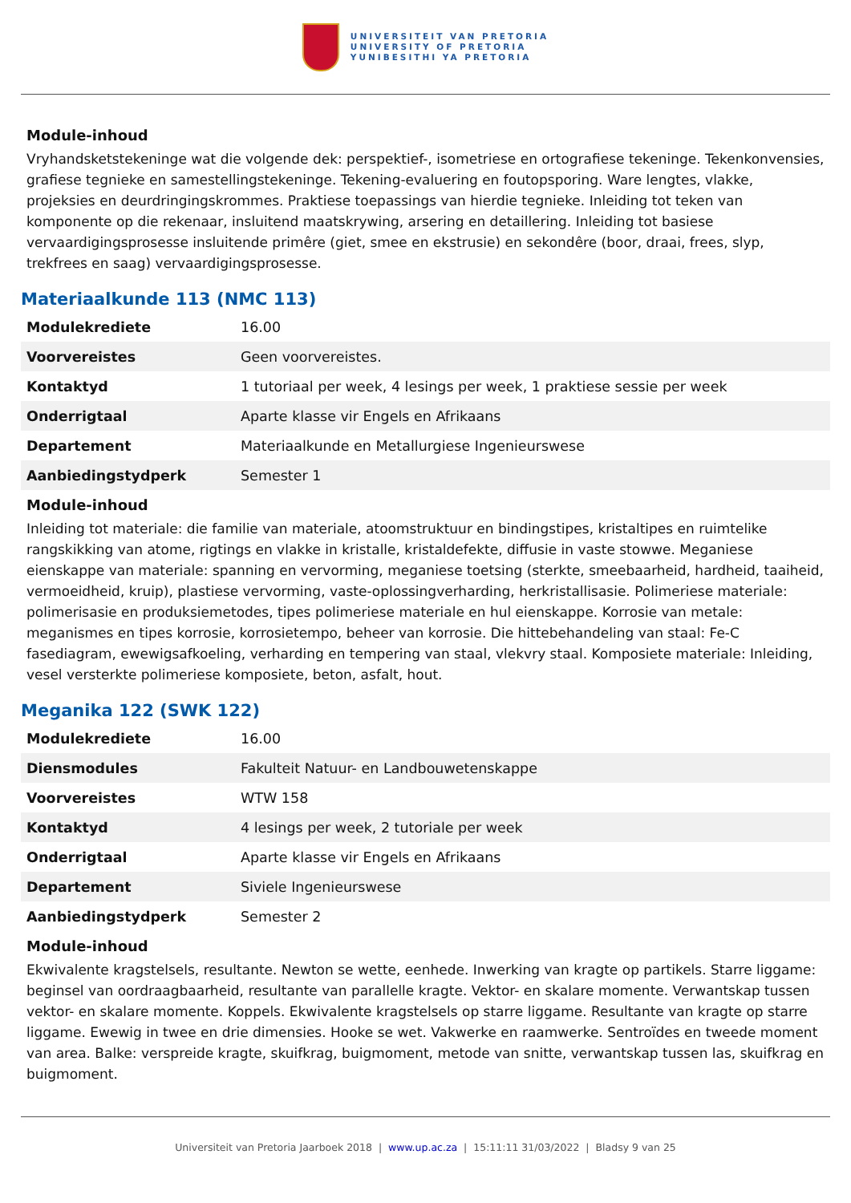UNIVERSITEIT VAN PRETORIA
UNIVERSITY OF PRETORIA
YUNIBESITHI YA PRETORIA
Module-inhoud
Vryhandsketstekeninge wat die volgende dek: perspektief-, isometriese en ortografiese tekeninge. Tekenkonvensies, grafiese tegnieke en samestellingstekeninge. Tekening-evaluering en foutopsporing. Ware lengtes, vlakke, projeksies en deurdringingskrommes. Praktiese toepassings van hierdie tegnieke. Inleiding tot teken van komponente op die rekenaar, insluitend maatskrywing, arsering en detaillering. Inleiding tot basiese vervaardigingsprosesse insluitende primêre (giet, smee en ekstrusie) en sekondêre (boor, draai, frees, slyp, trekfrees en saag) vervaardigingsprosesse.
Materiaalkunde 113 (NMC 113)
| Modulekrediete | 16.00 |
| Voorvereistes | Geen voorvereistes. |
| Kontaktyd | 1 tutoriaal per week, 4 lesings per week, 1 praktiese sessie per week |
| Onderrigtaal | Aparte klasse vir Engels en Afrikaans |
| Departement | Materiaalkunde en Metallurgiese Ingenieurswese |
| Aanbiedingstydperk | Semester 1 |
Module-inhoud
Inleiding tot materiale: die familie van materiale, atoomstruktuur en bindingstipes, kristaltipes en ruimtelike rangskikking van atome, rigtings en vlakke in kristalle, kristaldefekte, diffusie in vaste stowwe. Meganiese eienskappe van materiale: spanning en vervorming, meganiese toetsing (sterkte, smeebaarheid, hardheid, taaiheid, vermoeidheid, kruip), plastiese vervorming, vaste-oplossingverharding, herkristallisasie. Polimeriese materiale: polimerisasie en produksiemetodes, tipes polimeriese materiale en hul eienskappe. Korrosie van metale: meganismes en tipes korrosie, korrosietempo, beheer van korrosie. Die hittebehandeling van staal: Fe-C fasediagram, ewewigsafkoeling, verharding en tempering van staal, vlekvry staal. Komposiete materiale: Inleiding, vesel versterkte polimeriese komposiete, beton, asfalt, hout.
Meganika 122 (SWK 122)
| Modulekrediete | 16.00 |
| Diensmodules | Fakulteit Natuur- en Landbouwetenskappe |
| Voorvereistes | WTW 158 |
| Kontaktyd | 4 lesings per week, 2 tutoriale per week |
| Onderrigtaal | Aparte klasse vir Engels en Afrikaans |
| Departement | Siviele Ingenieurswese |
| Aanbiedingstydperk | Semester 2 |
Module-inhoud
Ekwivalente kragstelsels, resultante. Newton se wette, eenhede. Inwerking van kragte op partikels. Starre liggame: beginsel van oordraagbaarheid, resultante van parallelle kragte. Vektor- en skalare momente. Verwantskap tussen vektor- en skalare momente. Koppels. Ekwivalente kragstelsels op starre liggame. Resultante van kragte op starre liggame. Ewewig in twee en drie dimensies. Hooke se wet. Vakwerke en raamwerke. Sentroïdes en tweede moment van area. Balke: verspreide kragte, skuifkrag, buigmoment, metode van snitte, verwantskap tussen las, skuifkrag en buigmoment.
Universiteit van Pretoria Jaarboek 2018 | www.up.ac.za | 15:11:11 31/03/2022 | Bladsy 9 van 25